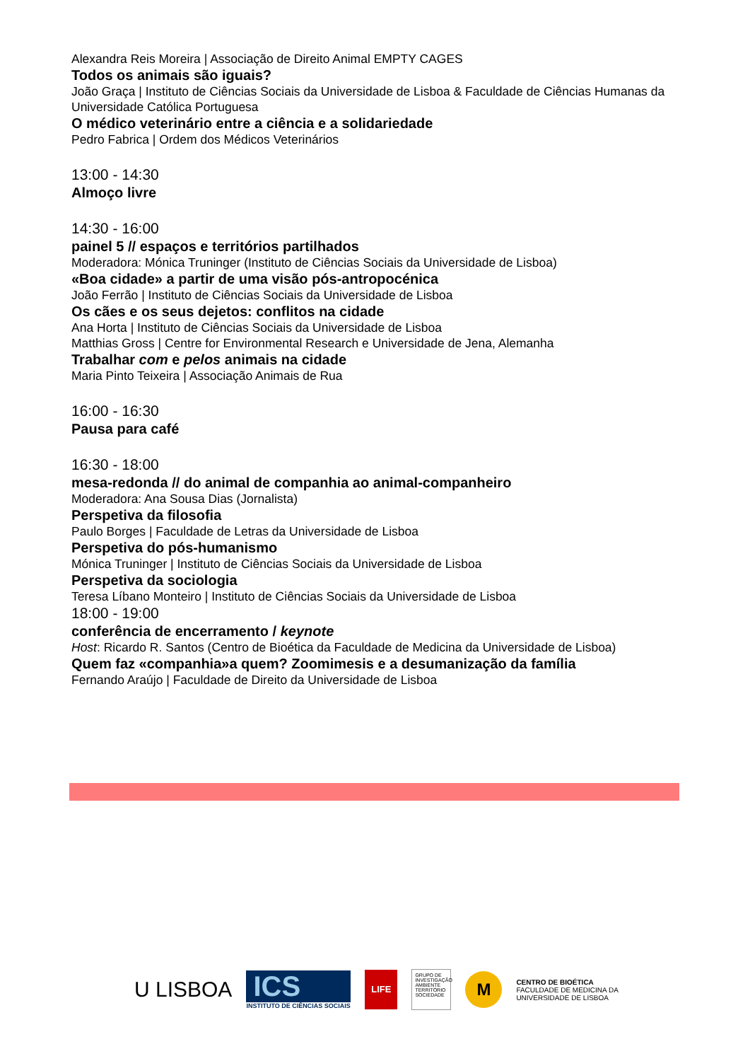Alexandra Reis Moreira | Associação de Direito Animal EMPTY CAGES
Todos os animais são iguais?
João Graça | Instituto de Ciências Sociais da Universidade de Lisboa & Faculdade de Ciências Humanas da Universidade Católica Portuguesa
O médico veterinário entre a ciência e a solidariedade
Pedro Fabrica | Ordem dos Médicos Veterinários
13:00 - 14:30
Almoço livre
14:30 - 16:00
painel 5 // espaços e territórios partilhados
Moderadora: Mónica Truninger (Instituto de Ciências Sociais da Universidade de Lisboa)
«Boa cidade» a partir de uma visão pós-antropocénica
João Ferrão | Instituto de Ciências Sociais da Universidade de Lisboa
Os cães e os seus dejetos: conflitos na cidade
Ana Horta | Instituto de Ciências Sociais da Universidade de Lisboa
Matthias Gross | Centre for Environmental Research e Universidade de Jena, Alemanha
Trabalhar com e pelos animais na cidade
Maria Pinto Teixeira | Associação Animais de Rua
16:00 - 16:30
Pausa para café
16:30 - 18:00
mesa-redonda // do animal de companhia ao animal-companheiro
Moderadora: Ana Sousa Dias (Jornalista)
Perspetiva da filosofia
Paulo Borges | Faculdade de Letras da Universidade de Lisboa
Perspetiva do pós-humanismo
Mónica Truninger | Instituto de Ciências Sociais da Universidade de Lisboa
Perspetiva da sociologia
Teresa Líbano Monteiro | Instituto de Ciências Sociais da Universidade de Lisboa
18:00 - 19:00
conferência de encerramento / keynote
Host: Ricardo R. Santos (Centro de Bioética da Faculdade de Medicina da Universidade de Lisboa)
Quem faz «companhia»a quem? Zoomimesis e a desumanização da família
Fernando Araújo | Faculdade de Direito da Universidade de Lisboa
U LISBOA
ICS
INSTITUTO DE CIÊNCIAS SOCIAIS
LIFE
GRUPO DE INVESTIGAÇÃO AMBIENTE TERRITÓRIO SOCIEDADE
M
CENTRO DE BIOÉTICA
FACULDADE DE MEDICINA DA
UNIVERSIDADE DE LISBOA